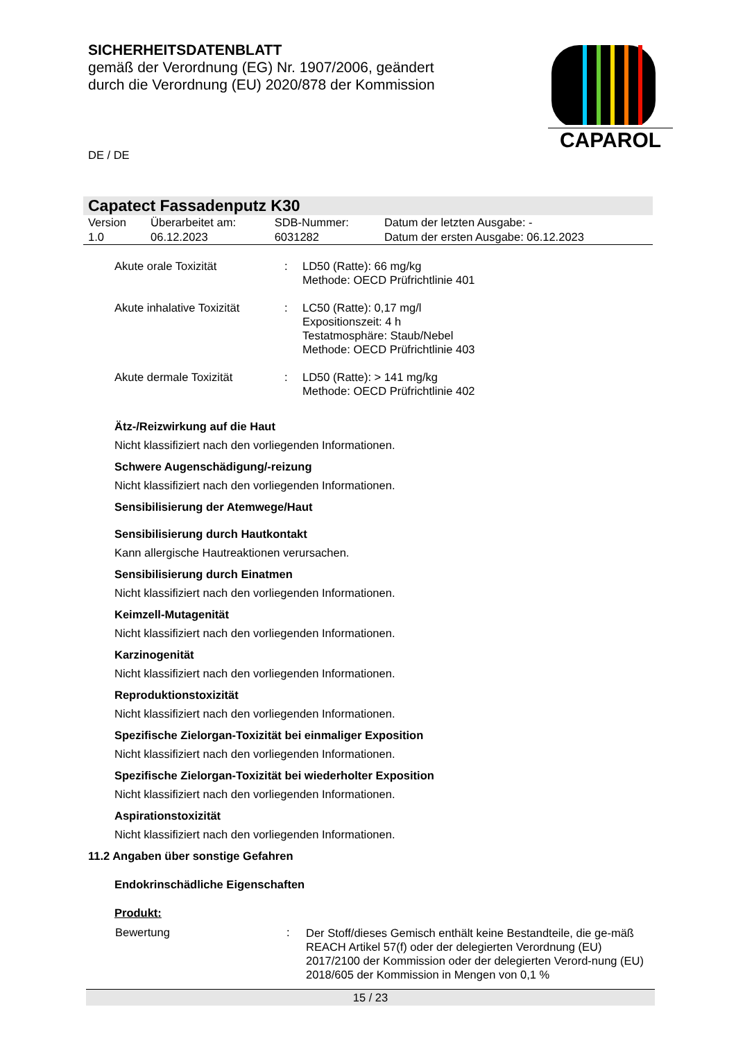SICHERHEITSDATENBLATT
gemäß der Verordnung (EG) Nr. 1907/2006, geändert
durch die Verordnung (EU) 2020/878 der Kommission
CAPAROL
DE / DE
Capatect Fassadenputz K30
| Version 1.0 | Überarbeitet am: 06.12.2023 | SDB-Nummer: 6031282 | Datum der letzten Ausgabe: - Datum der ersten Ausgabe: 06.12.2023 |
| Akute orale Toxizität | : | LD50 (Ratte): 66 mg/kg Methode: OECD Prüfrichtlinie 401 |
| Akute inhalative Toxizität | : | LC50 (Ratte): 0,17 mg/l Expositionszeit: 4 h Testatmosphäre: Staub/Nebel Methode: OECD Prüfrichtlinie 403 |
| Akute dermale Toxizität | : | LD50 (Ratte): > 141 mg/kg Methode: OECD Prüfrichtlinie 402 |
Ätz-/Reizwirkung auf die Haut
Nicht klassifiziert nach den vorliegenden Informationen.
Schwere Augenschädigung/-reizung
Nicht klassifiziert nach den vorliegenden Informationen.
Sensibilisierung der Atemwege/Haut
Sensibilisierung durch Hautkontakt
Kann allergische Hautreaktionen verursachen.
Sensibilisierung durch Einatmen
Nicht klassifiziert nach den vorliegenden Informationen.
Keimzell-Mutagenität
Nicht klassifiziert nach den vorliegenden Informationen.
Karzinogenität
Nicht klassifiziert nach den vorliegenden Informationen.
Reproduktionstoxizität
Nicht klassifiziert nach den vorliegenden Informationen.
Spezifische Zielorgan-Toxizität bei einmaliger Exposition
Nicht klassifiziert nach den vorliegenden Informationen.
Spezifische Zielorgan-Toxizität bei wiederholter Exposition
Nicht klassifiziert nach den vorliegenden Informationen.
Aspirationstoxizität
Nicht klassifiziert nach den vorliegenden Informationen.
11.2 Angaben über sonstige Gefahren
Endokrinschädliche Eigenschaften
Produkt:
| Bewertung | : | Der Stoff/dieses Gemisch enthält keine Bestandteile, die ge-mäß REACH Artikel 57(f) oder der delegierten Verordnung (EU) 2017/2100 der Kommission oder der delegierten Verord-nung (EU) 2018/605 der Kommission in Mengen von 0,1 % |
15 / 23